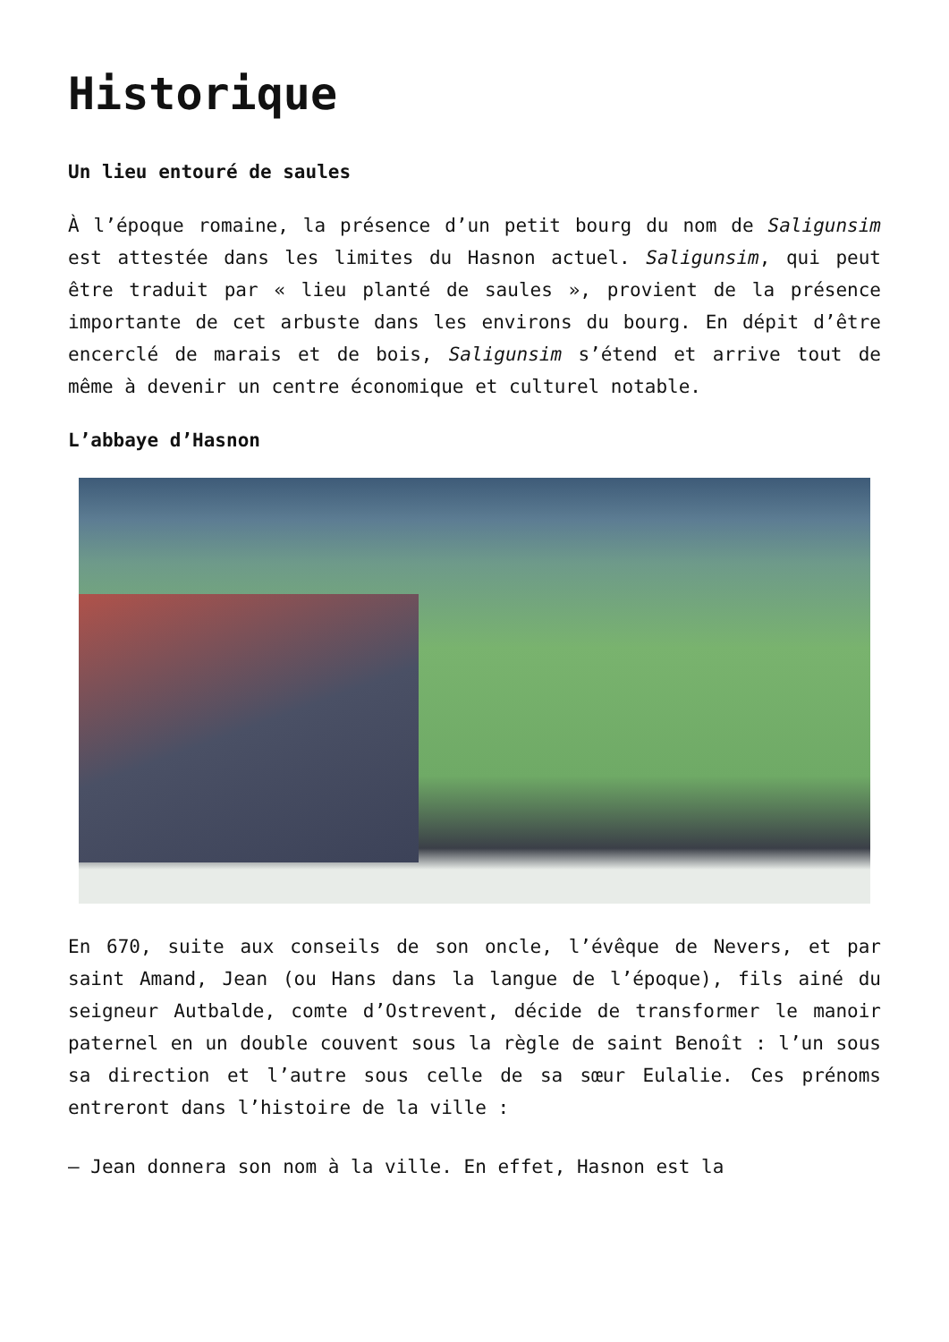Historique
Un lieu entouré de saules
À l’époque romaine, la présence d’un petit bourg du nom de Saligunsim est attestée dans les limites du Hasnon actuel. Saligunsim, qui peut être traduit par « lieu planté de saules », provient de la présence importante de cet arbuste dans les environs du bourg. En dépit d’être encerclé de marais et de bois, Saligunsim s’étend et arrive tout de même à devenir un centre économique et culturel notable.
L’abbaye d’Hasnon
En 670, suite aux conseils de son oncle, l’évêque de Nevers, et par saint Amand, Jean (ou Hans dans la langue de l’époque), fils ainé du seigneur Autbalde, comte d’Ostrevent, décide de transformer le manoir paternel en un double couvent sous la règle de saint Benoît : l’un sous sa direction et l’autre sous celle de sa sœur Eulalie. Ces prénoms entreront dans l’histoire de la ville :
– Jean donnera son nom à la ville. En effet, Hasnon est la